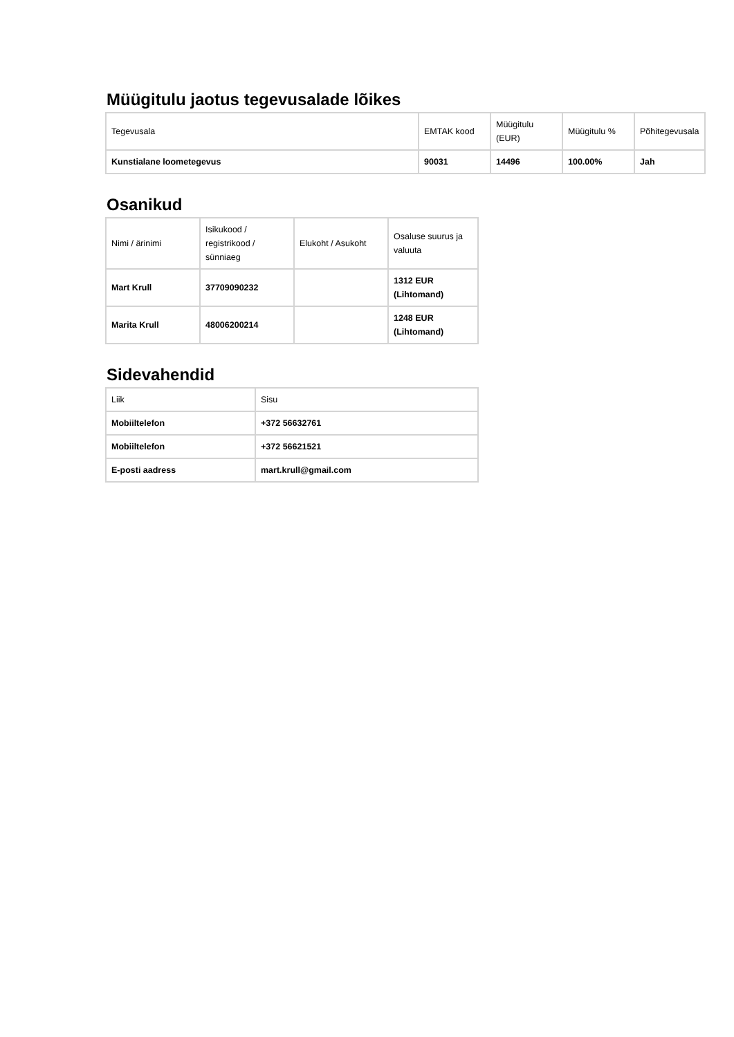Müügitulu jaotus tegevusalade lõikes
| Tegevusala | EMTAK kood | Müügitulu (EUR) | Müügitulu % | Põhitegevusala |
| --- | --- | --- | --- | --- |
| Kunstialane loometegevus | 90031 | 14496 | 100.00% | Jah |
Osanikud
| Nimi / ärinimi | Isikukood / registrikood / sünniaeg | Elukoht / Asukoht | Osaluse suurus ja valuuta |
| --- | --- | --- | --- |
| Mart Krull | 37709090232 | | 1312 EUR (Lihtomand) |
| Marita Krull | 48006200214 | | 1248 EUR (Lihtomand) |
Sidevahendid
| Liik | Sisu |
| --- | --- |
| Mobiiltelefon | +372 56632761 |
| Mobiiltelefon | +372 56621521 |
| E-posti aadress | mart.krull@gmail.com |